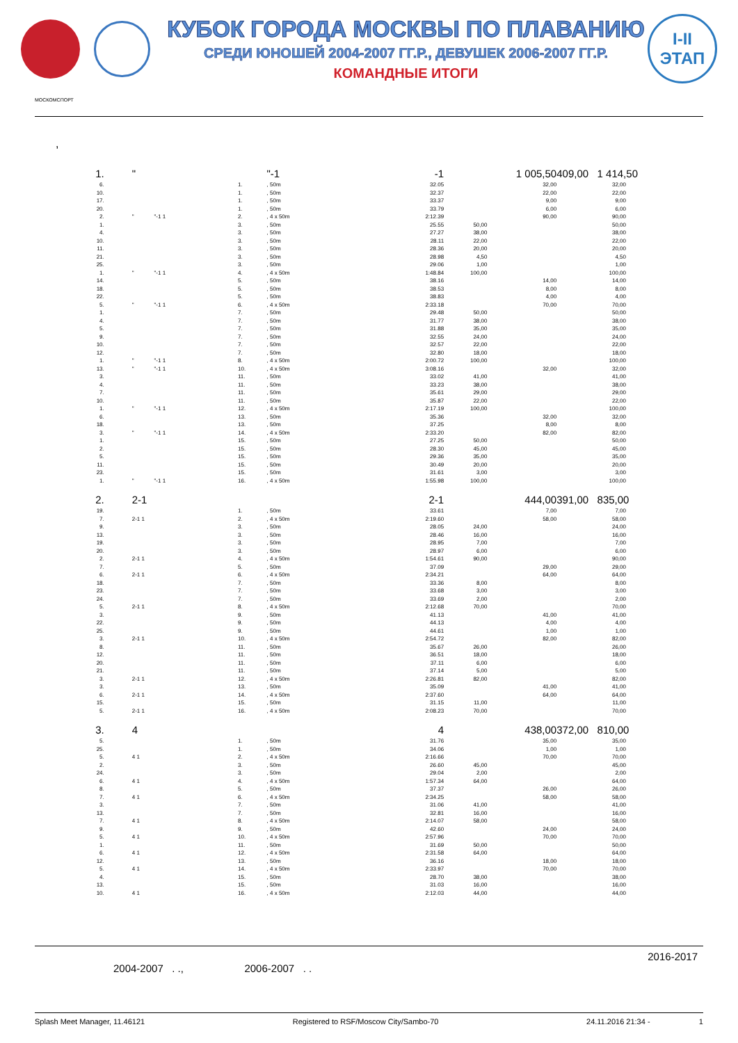КУБОК ГОРОДА МОСКВЫ ПО ПЛАВАНИЮ
СРЕДИ ЮНОШЕЙ 2004-2007 ГГ.Р., ДЕВУШЕК 2006-2007 ГГ.Р.
КОМАНДНЫЕ ИТОГИ
I-II
ЭТАП
МОСКОМСПОРТ
,
| 1. | " | | "-1 | -1 | | 1 005,50 | 409,00 1 414,50 |
| 6. | | 1. | , 50m | 32.05 | | 32,00 | 32,00 |
| 10. | | 1. | , 50m | 32.37 | | 22,00 | 22,00 |
| 17. | | 1. | , 50m | 33.37 | | 9,00 | 9,00 |
| 20. | | 1. | , 50m | 33.79 | | 6,00 | 6,00 |
| 2. | " "-1 1 | 2. | , 4 x 50m | 2:12.39 | | 90,00 | 90,00 |
| 1. | | 3. | , 50m | 25.55 | 50,00 | | 50,00 |
| 4. | | 3. | , 50m | 27.27 | 38,00 | | 38,00 |
| 10. | | 3. | , 50m | 28.11 | 22,00 | | 22,00 |
| 11. | | 3. | , 50m | 28.36 | 20,00 | | 20,00 |
| 21. | | 3. | , 50m | 28.98 | 4,50 | | 4,50 |
| 25. | | 3. | , 50m | 29.06 | 1,00 | | 1,00 |
| 1. | " "-1 1 | 4. | , 4 x 50m | 1:48.84 | 100,00 | | 100,00 |
| 14. | | 5. | , 50m | 38.16 | | 14,00 | 14,00 |
| 18. | | 5. | , 50m | 38.53 | | 8,00 | 8,00 |
| 22. | | 5. | , 50m | 38.83 | | 4,00 | 4,00 |
| 5. | " "-1 1 | 6. | , 4 x 50m | 2:33.18 | | 70,00 | 70,00 |
| 1. | | 7. | , 50m | 29.48 | 50,00 | | 50,00 |
| 4. | | 7. | , 50m | 31.77 | 38,00 | | 38,00 |
| 5. | | 7. | , 50m | 31.88 | 35,00 | | 35,00 |
| 9. | | 7. | , 50m | 32.55 | 24,00 | | 24,00 |
| 10. | | 7. | , 50m | 32.57 | 22,00 | | 22,00 |
| 12. | | 7. | , 50m | 32.80 | 18,00 | | 18,00 |
| 1. | " "-1 1 | 8. | , 4 x 50m | 2:00.72 | 100,00 | | 100,00 |
| 13. | " "-1 1 | 10. | , 4 x 50m | 3:08.16 | | 32,00 | 32,00 |
| 3. | | 11. | , 50m | 33.02 | 41,00 | | 41,00 |
| 4. | | 11. | , 50m | 33.23 | 38,00 | | 38,00 |
| 7. | | 11. | , 50m | 35.61 | 29,00 | | 29,00 |
| 10. | | 11. | , 50m | 35.87 | 22,00 | | 22,00 |
| 1. | " "-1 1 | 12. | , 4 x 50m | 2:17.19 | 100,00 | | 100,00 |
| 6. | | 13. | , 50m | 35.36 | | 32,00 | 32,00 |
| 18. | | 13. | , 50m | 37.25 | | 8,00 | 8,00 |
| 3. | " "-1 1 | 14. | , 4 x 50m | 2:33.20 | | 82,00 | 82,00 |
| 1. | | 15. | , 50m | 27.25 | 50,00 | | 50,00 |
| 2. | | 15. | , 50m | 28.30 | 45,00 | | 45,00 |
| 5. | | 15. | , 50m | 29.36 | 35,00 | | 35,00 |
| 11. | | 15. | , 50m | 30.49 | 20,00 | | 20,00 |
| 23. | | 15. | , 50m | 31.61 | 3,00 | | 3,00 |
| 1. | " "-1 1 | 16. | , 4 x 50m | 1:55.98 | 100,00 | | 100,00 |
| 2. | 2-1 | | | 2-1 | | 444,00 | 391,00 835,00 |
| 19. | | 1. | , 50m | 33.61 | | 7,00 | 7,00 |
| 7. | 2-1 1 | 2. | , 4 x 50m | 2:19.60 | | 58,00 | 58,00 |
| 9. | | 3. | , 50m | 28.05 | 24,00 | | 24,00 |
| 13. | | 3. | , 50m | 28.46 | 16,00 | | 16,00 |
| 19. | | 3. | , 50m | 28.95 | 7,00 | | 7,00 |
| 20. | | 3. | , 50m | 28.97 | 6,00 | | 6,00 |
| 2. | 2-1 1 | 4. | , 4 x 50m | 1:54.61 | 90,00 | | 90,00 |
| 7. | | 5. | , 50m | 37.09 | | 29,00 | 29,00 |
| 6. | 2-1 1 | 6. | , 4 x 50m | 2:34.21 | | 64,00 | 64,00 |
| 18. | | 7. | , 50m | 33.36 | 8,00 | | 8,00 |
| 23. | | 7. | , 50m | 33.68 | 3,00 | | 3,00 |
| 24. | | 7. | , 50m | 33.69 | 2,00 | | 2,00 |
| 5. | 2-1 1 | 8. | , 4 x 50m | 2:12.68 | 70,00 | | 70,00 |
| 3. | | 9. | , 50m | 41.13 | | 41,00 | 41,00 |
| 22. | | 9. | , 50m | 44.13 | | 4,00 | 4,00 |
| 25. | | 9. | , 50m | 44.61 | | 1,00 | 1,00 |
| 3. | 2-1 1 | 10. | , 4 x 50m | 2:54.72 | | 82,00 | 82,00 |
| 8. | | 11. | , 50m | 35.67 | 26,00 | | 26,00 |
| 12. | | 11. | , 50m | 36.51 | 18,00 | | 18,00 |
| 20. | | 11. | , 50m | 37.11 | 6,00 | | 6,00 |
| 21. | | 11. | , 50m | 37.14 | 5,00 | | 5,00 |
| 3. | 2-1 1 | 12. | , 4 x 50m | 2:26.81 | 82,00 | | 82,00 |
| 3. | | 13. | , 50m | 35.09 | | 41,00 | 41,00 |
| 6. | 2-1 1 | 14. | , 4 x 50m | 2:37.60 | | 64,00 | 64,00 |
| 15. | | 15. | , 50m | 31.15 | 11,00 | | 11,00 |
| 5. | 2-1 1 | 16. | , 4 x 50m | 2:08.23 | 70,00 | | 70,00 |
| 3. | 4 | | | 4 | | 438,00 | 372,00 810,00 |
| 5. | | 1. | , 50m | 31.76 | | 35,00 | 35,00 |
| 25. | | 1. | , 50m | 34.06 | | 1,00 | 1,00 |
| 5. | 4 1 | 2. | , 4 x 50m | 2:16.66 | | 70,00 | 70,00 |
| 2. | | 3. | , 50m | 26.60 | 45,00 | | 45,00 |
| 24. | | 3. | , 50m | 29.04 | 2,00 | | 2,00 |
| 6. | 4 1 | 4. | , 4 x 50m | 1:57.34 | 64,00 | | 64,00 |
| 8. | | 5. | , 50m | 37.37 | | 26,00 | 26,00 |
| 7. | 4 1 | 6. | , 4 x 50m | 2:34.25 | | 58,00 | 58,00 |
| 3. | | 7. | , 50m | 31.06 | 41,00 | | 41,00 |
| 13. | | 7. | , 50m | 32.81 | 16,00 | | 16,00 |
| 7. | 4 1 | 8. | , 4 x 50m | 2:14.07 | 58,00 | | 58,00 |
| 9. | | 9. | , 50m | 42.60 | | 24,00 | 24,00 |
| 5. | 4 1 | 10. | , 4 x 50m | 2:57.96 | | 70,00 | 70,00 |
| 1. | | 11. | , 50m | 31.69 | 50,00 | | 50,00 |
| 6. | 4 1 | 12. | , 4 x 50m | 2:31.58 | 64,00 | | 64,00 |
| 12. | | 13. | , 50m | 36.16 | | 18,00 | 18,00 |
| 5. | 4 1 | 14. | , 4 x 50m | 2:33.97 | | 70,00 | 70,00 |
| 4. | | 15. | , 50m | 28.70 | 38,00 | | 38,00 |
| 13. | | 15. | , 50m | 31.03 | 16,00 | | 16,00 |
| 10. | 4 1 | 16. | , 4 x 50m | 2:12.03 | 44,00 | | 44,00 |
2016-2017
2004-2007 . ., 2006-2007 . .
Splash Meet Manager, 11.46121 Registered to RSF/Moscow City/Sambo-70 24.11.2016 21:34 - 1